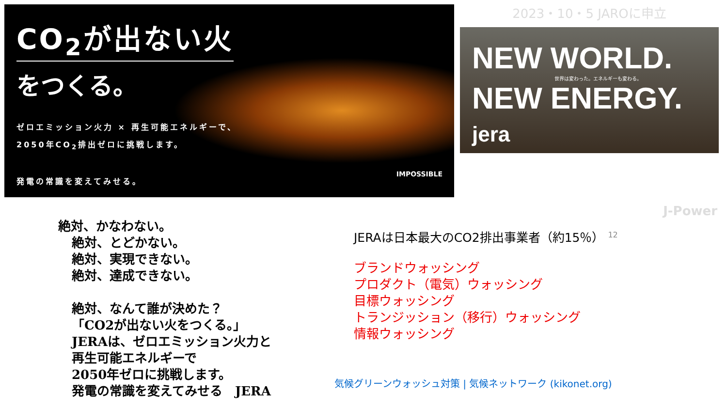CO<sub>2</sub>が出ない火
をつくる。
ゼロエミッション火力 × 再生可能エネルギーで、
2050年CO<sub>2</sub>排出ゼロに挑戦します。
発電の常識を変えてみせる。
IMPOSSIBLE
2023・10・5 JAROに申立
NEW WORLD.
世界は変わった。エネルギーも変わる。
NEW ENERGY. jera
J-Power
絶対、かなわない。
絶対、とどかない。
絶対、実現できない。
絶対、達成できない。
絶対、なんて誰が決めた？
「CO2が出ない火をつくる。」
JERAは、ゼロエミッション火力と
再生可能エネルギーで
2050年ゼロに挑戦します。
発電の常識を変えてみせる　JERA
JERAは日本最大のCO2排出事業者（約15％） <sup>12</sup>
ブランドウォッシング
プロダクト（電気）ウォッシング
目標ウォッシング
トランジッション（移行）ウォッシング
情報ウォッシング
気候グリーンウォッシュ対策 | 気候ネットワーク (kikonet.org)